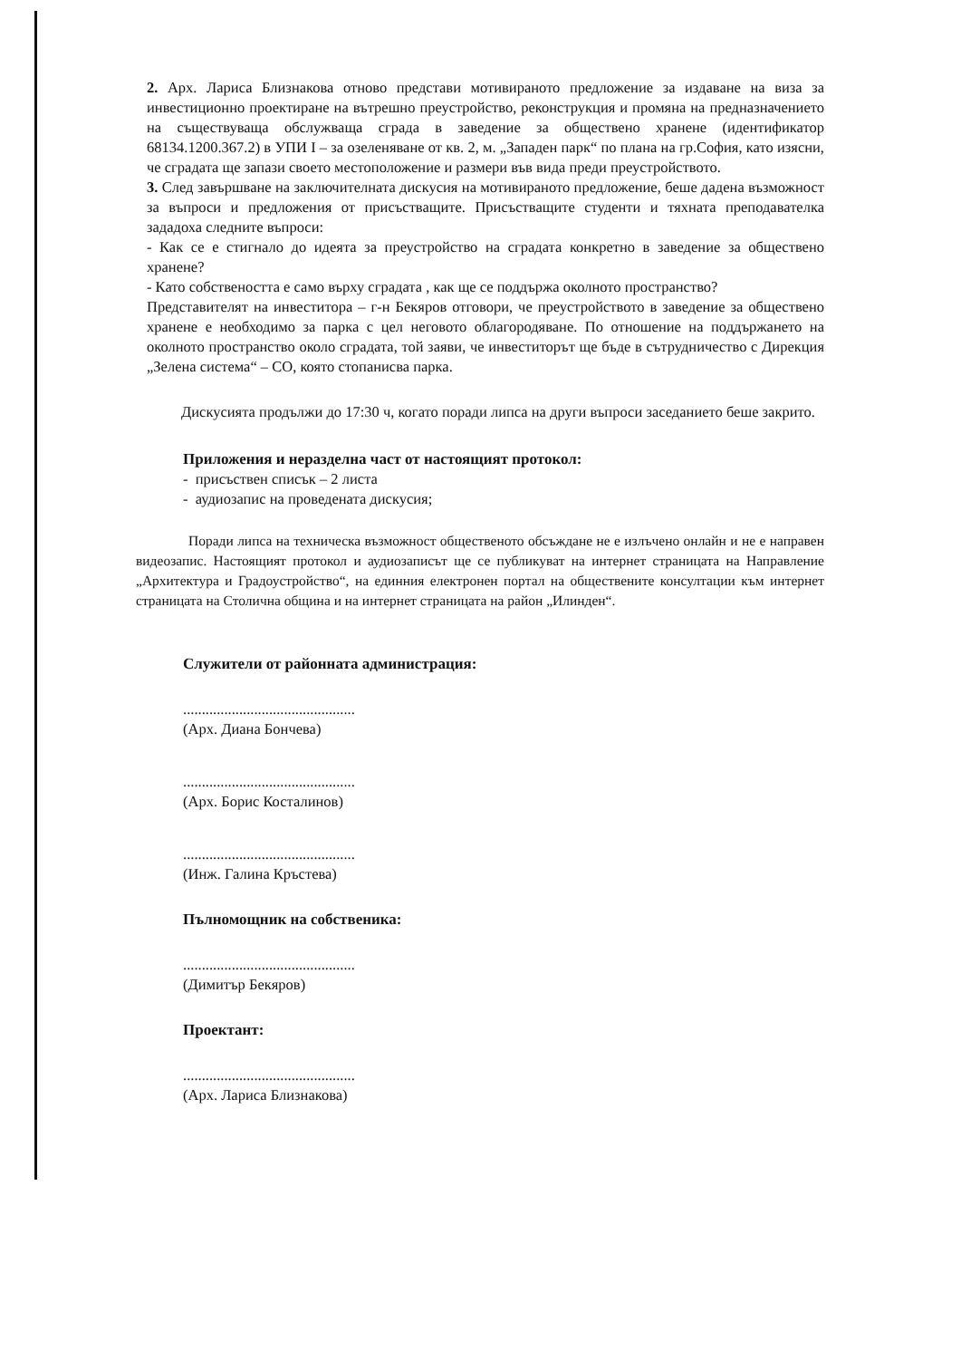2. Арх. Лариса Близнакова отново представи мотивираното предложение за издаване на виза за инвестиционно проектиране на вътрешно преустройство, реконструкция и промяна на предназначението на съществуваща обслужваща сграда в заведение за обществено хранене (идентификатор 68134.1200.367.2) в УПИ I – за озеленяване от кв. 2, м. „Западен парк“ по плана на гр.София, като изясни, че сградата ще запази своето местоположение и размери във вида преди преустройството.
3. След завършване на заключителната дискусия на мотивираното предложение, беше дадена възможност за въпроси и предложения от присъстващите. Присъстващите студенти и тяхната преподавателка зададоха следните въпроси:
- Как се е стигнало до идеята за преустройство на сградата конкретно в заведение за обществено хранене?
- Като собствеността е само върху сградата , как ще се поддържа околното пространство?
Представителят на инвеститора – г-н Бекяров отговори, че преустройството в заведение за обществено хранене е необходимо за парка с цел неговото облагородяване. По отношение на поддържането на околното пространство около сградата, той заяви, че инвеститорът ще бъде в сътрудничество с Дирекция „Зелена система“ – СО, която стопанисва парка.
Дискусията продължи до 17:30 ч, когато поради липса на други въпроси заседанието беше закрито.
Приложения и неразделна част от настоящият протокол:
- присъствен списък – 2 листа
- аудиозапис на проведената дискусия;
Поради липса на техническа възможност общественото обсъждане не е излъчено онлайн и не е направен видеозапис. Настоящият протокол и аудиозаписът ще се публикуват на интернет страницата на Направление „Архитектура и Градоустройство“, на единния електронен портал на обществените консултации към интернет страницата на Столична община и на интернет страницата на район „Илинден“.
Служители от районната администрация:
..............................................
(Арх. Диана Бончева)
..............................................
(Арх. Борис Косталинов)
..............................................
(Инж. Галина Кръстева)
Пълномощник на собственика:
..............................................
(Димитър Бекяров)
Проектант:
..............................................
(Арх. Лариса Близнакова)